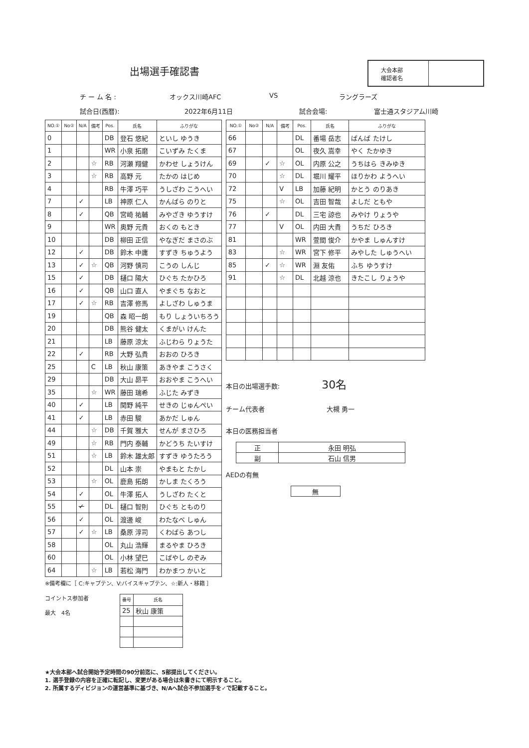出場選手確認書
大会本部
確認者名
チ ー ム 名 : オックス川崎AFC VS ラングラーズ
試合日(西暦): 2022年6月11日 試合会場: 富士通スタジアム川崎
| NO.① | No② | N/A | 備考 | Pos. | 氏名 | ふりがな |
| --- | --- | --- | --- | --- | --- | --- |
| 0 | | | | DB | 登石 悠紀 | といし ゆうき |
| 1 | | | | WR | 小泉 拓磨 | こいずみ たくま |
| 2 | | | ☆ | RB | 河瀬 翔健 | かわせ しょうけん |
| 3 | | | ☆ | RB | 高野 元 | たかの はじめ |
| 4 | | | | RB | 牛澤 巧平 | うしざわ こうへい |
| 7 | | ✓ | | LB | 神原 仁人 | かんばら のりと |
| 8 | | ✓ | | QB | 宮崎 祐輔 | みやざき ゆうすけ |
| 9 | | | | WR | 奥野 元貴 | おくの もとき |
| 10 | | | | DB | 柳田 正信 | やなぎだ まさのぶ |
| 12 | | ✓ | | DB | 鈴木 中庸 | すずき ちゅうよう |
| 13 | | ✓ | ☆ | QB | 河野 慎司 | こうの しんじ |
| 15 | | ✓ | | DB | 樋口 陽大 | ひぐち たかひろ |
| 16 | | ✓ | | QB | 山口 直人 | やまぐち なおと |
| 17 | | ✓ | ☆ | RB | 吉澤 修馬 | よしざわ しゅうま |
| 19 | | | | QB | 森 昭一朗 | もり しょういちろう |
| 20 | | | | DB | 熊谷 健太 | くまがい けんた |
| 21 | | | | LB | 藤原 涼太 | ふじわら りょうた |
| 22 | | ✓ | | RB | 大野 弘貴 | おおの ひろき |
| 25 | | | C | LB | 秋山 康策 | あきやま こうさく |
| 29 | | | | DB | 大山 昴平 | おおやま こうへい |
| 35 | | | ☆ | WR | 藤田 瑞希 | ふじた みずき |
| 40 | | ✓ | | LB | 関野 純平 | せきの じゅんぺい |
| 41 | | ✓ | | LB | 赤田 駿 | あかだ しゅん |
| 44 | | | ☆ | DB | 千賀 雅大 | せんが まさひろ |
| 49 | | | ☆ | RB | 門内 泰輔 | かどうち たいすけ |
| 51 | | | ☆ | LB | 鈴木 雄太郎 | すずき ゆうたろう |
| 52 | | | | DL | 山本 崇 | やまもと たかし |
| 53 | | | ☆ | OL | 鹿島 拓朗 | かしま たくろう |
| 54 | | ✓ | | OL | 牛澤 拓人 | うしざわ たくと |
| 55 | | ✓ | | DL | 樋口 智則 | ひぐち とものり |
| 56 | | ✓ | | OL | 渡邊 峻 | わたなべ しゅん |
| 57 | | ✓ | ☆ | LB | 桑原 淳司 | くわばら あつし |
| 58 | | | | OL | 丸山 浩輝 | まるやま ひろき |
| 60 | | | | OL | 小林 望巳 | こばやし のぞみ |
| 64 | | | ☆ | LB | 若松 海門 | わかまつ かいと |
| NO.① | No② | N/A | 備考 | Pos. | 氏名 | ふりがな |
| --- | --- | --- | --- | --- | --- | --- |
| 66 | | | | DL | 番場 岳志 | ばんば たけし |
| 67 | | | | OL | 夜久 嵩幸 | やく たかゆき |
| 69 | | ✓ | ☆ | OL | 内原 公之 | うちはら きみゆき |
| 70 | | | ☆ | DL | 堀川 耀平 | ほりかわ ようへい |
| 72 | | | V | LB | 加藤 紀明 | かとう のりあき |
| 75 | | | ☆ | OL | 吉田 智哉 | よしだ ともや |
| 76 | | ✓ | | DL | 三宅 諒也 | みやけ りょうや |
| 77 | | | V | OL | 内田 大貴 | うちだ ひろき |
| 81 | | | | WR | 萱間 俊介 | かやま しゅんすけ |
| 83 | | | ☆ | WR | 宮下 修平 | みやした しゅうへい |
| 85 | | ✓ | ☆ | WR | 淵 友佑 | ふち ゆうすけ |
| 91 | | | ☆ | DL | 北越 涼也 | きたこし りょうや |
本日の出場選手数: 30名
チーム代表者 大槻 勇一
本日の医務担当者
| 正 | 永田 明弘 |
| 副 | 石山 信男 |
AEDの有無
| 無 |
※備考欄に［ C:キャプテン、V:バイスキャプテン、☆:新人・移籍 ］
コイントス参加者
最大　4名
| 番号 | 氏名 |
| --- | --- |
| 25 | 秋山 康策 |
★大会本部へ試合開始予定時間の90分前迄に、5部提出してください。
1. 選手登録の内容を正確に転記し、変更がある場合は朱書きにて明示すること。
2. 所属するディビジョンの運営基準に基づき、N/Aへ試合不参加選手を✓で記載すること。